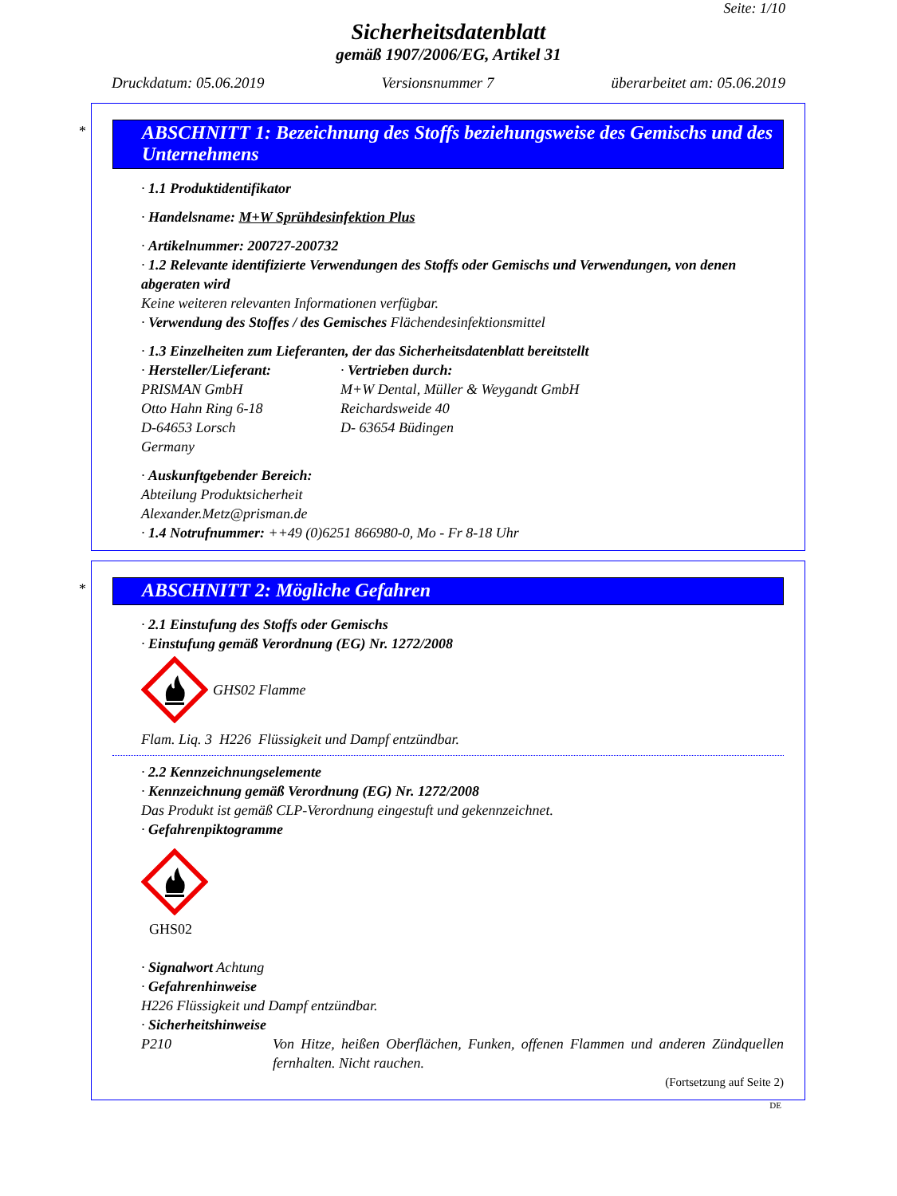Seite: 1/10
Sicherheitsdatenblatt
gemäß 1907/2006/EG, Artikel 31
Druckdatum: 05.06.2019 Versionsnummer 7 überarbeitet am: 05.06.2019
*
ABSCHNITT 1: Bezeichnung des Stoffs beziehungsweise des Gemischs und des Unternehmens
· 1.1 Produktidentifikator
· Handelsname: M+W Sprühdesinfektion Plus
· Artikelnummer: 200727-200732
· 1.2 Relevante identifizierte Verwendungen des Stoffs oder Gemischs und Verwendungen, von denen abgeraten wird
Keine weiteren relevanten Informationen verfügbar.
· Verwendung des Stoffes / des Gemisches Flächendesinfektionsmittel
· 1.3 Einzelheiten zum Lieferanten, der das Sicherheitsdatenblatt bereitstellt
· Hersteller/Lieferant:
PRISMAN GmbH
Otto Hahn Ring 6-18
D-64653 Lorsch
Germany
· Vertrieben durch:
M+W Dental, Müller & Weygandt GmbH
Reichardsweide 40
D- 63654 Büdingen
· Auskunftgebender Bereich:
Abteilung Produktsicherheit
Alexander.Metz@prisman.de
· 1.4 Notrufnummer: ++49 (0)6251 866980-0, Mo - Fr 8-18 Uhr
*
ABSCHNITT 2: Mögliche Gefahren
· 2.1 Einstufung des Stoffs oder Gemischs
· Einstufung gemäß Verordnung (EG) Nr. 1272/2008
GHS02 Flamme
Flam. Liq. 3 H226 Flüssigkeit und Dampf entzündbar.
· 2.2 Kennzeichnungselemente
· Kennzeichnung gemäß Verordnung (EG) Nr. 1272/2008
Das Produkt ist gemäß CLP-Verordnung eingestuft und gekennzeichnet.
· Gefahrenpiktogramme
GHS02
· Signalwort Achtung
· Gefahrenhinweise
H226 Flüssigkeit und Dampf entzündbar.
· Sicherheitshinweise
P210 Von Hitze, heißen Oberflächen, Funken, offenen Flammen und anderen Zündquellen fernhalten. Nicht rauchen.
(Fortsetzung auf Seite 2)
DE